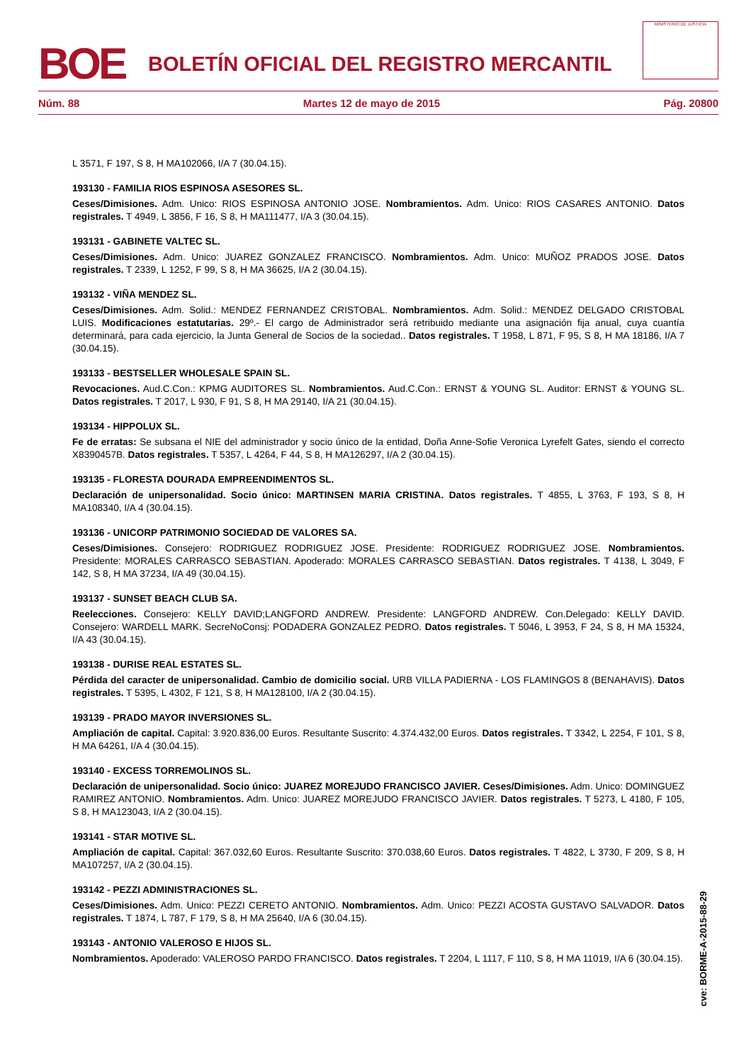BOE
BOLETÍN OFICIAL DEL REGISTRO MERCANTIL
MINISTERIO DE JUSTICIA
Núm. 88 Martes 12 de mayo de 2015 Pág. 20800
L 3571, F 197, S 8, H MA102066, I/A 7 (30.04.15).
193130 - FAMILIA RIOS ESPINOSA ASESORES SL.
Ceses/Dimisiones. Adm. Unico: RIOS ESPINOSA ANTONIO JOSE. Nombramientos. Adm. Unico: RIOS CASARES ANTONIO. Datos registrales. T 4949, L 3856, F 16, S 8, H MA111477, I/A 3 (30.04.15).
193131 - GABINETE VALTEC SL.
Ceses/Dimisiones. Adm. Unico: JUAREZ GONZALEZ FRANCISCO. Nombramientos. Adm. Unico: MUÑOZ PRADOS JOSE. Datos registrales. T 2339, L 1252, F 99, S 8, H MA 36625, I/A 2 (30.04.15).
193132 - VIÑA MENDEZ SL.
Ceses/Dimisiones. Adm. Solid.: MENDEZ FERNANDEZ CRISTOBAL. Nombramientos. Adm. Solid.: MENDEZ DELGADO CRISTOBAL LUIS. Modificaciones estatutarias. 29º.- El cargo de Administrador será retribuido mediante una asignación fija anual, cuya cuantía determinará, para cada ejercicio, la Junta General de Socios de la sociedad.. Datos registrales. T 1958, L 871, F 95, S 8, H MA 18186, I/A 7 (30.04.15).
193133 - BESTSELLER WHOLESALE SPAIN SL.
Revocaciones. Aud.C.Con.: KPMG AUDITORES SL. Nombramientos. Aud.C.Con.: ERNST & YOUNG SL. Auditor: ERNST & YOUNG SL. Datos registrales. T 2017, L 930, F 91, S 8, H MA 29140, I/A 21 (30.04.15).
193134 - HIPPOLUX SL.
Fe de erratas: Se subsana el NIE del administrador y socio único de la entidad, Doña Anne-Sofie Veronica Lyrefelt Gates, siendo el correcto X8390457B. Datos registrales. T 5357, L 4264, F 44, S 8, H MA126297, I/A 2 (30.04.15).
193135 - FLORESTA DOURADA EMPREENDIMENTOS SL.
Declaración de unipersonalidad. Socio único: MARTINSEN MARIA CRISTINA. Datos registrales. T 4855, L 3763, F 193, S 8, H MA108340, I/A 4 (30.04.15).
193136 - UNICORP PATRIMONIO SOCIEDAD DE VALORES SA.
Ceses/Dimisiones. Consejero: RODRIGUEZ RODRIGUEZ JOSE. Presidente: RODRIGUEZ RODRIGUEZ JOSE. Nombramientos. Presidente: MORALES CARRASCO SEBASTIAN. Apoderado: MORALES CARRASCO SEBASTIAN. Datos registrales. T 4138, L 3049, F 142, S 8, H MA 37234, I/A 49 (30.04.15).
193137 - SUNSET BEACH CLUB SA.
Reelecciones. Consejero: KELLY DAVID;LANGFORD ANDREW. Presidente: LANGFORD ANDREW. Con.Delegado: KELLY DAVID. Consejero: WARDELL MARK. SecreNoConsj: PODADERA GONZALEZ PEDRO. Datos registrales. T 5046, L 3953, F 24, S 8, H MA 15324, I/A 43 (30.04.15).
193138 - DURISE REAL ESTATES SL.
Pérdida del caracter de unipersonalidad. Cambio de domicilio social. URB VILLA PADIERNA - LOS FLAMINGOS 8 (BENAHAVIS). Datos registrales. T 5395, L 4302, F 121, S 8, H MA128100, I/A 2 (30.04.15).
193139 - PRADO MAYOR INVERSIONES SL.
Ampliación de capital. Capital: 3.920.836,00 Euros. Resultante Suscrito: 4.374.432,00 Euros. Datos registrales. T 3342, L 2254, F 101, S 8, H MA 64261, I/A 4 (30.04.15).
193140 - EXCESS TORREMOLINOS SL.
Declaración de unipersonalidad. Socio único: JUAREZ MOREJUDO FRANCISCO JAVIER. Ceses/Dimisiones. Adm. Unico: DOMINGUEZ RAMIREZ ANTONIO. Nombramientos. Adm. Unico: JUAREZ MOREJUDO FRANCISCO JAVIER. Datos registrales. T 5273, L 4180, F 105, S 8, H MA123043, I/A 2 (30.04.15).
193141 - STAR MOTIVE SL.
Ampliación de capital. Capital: 367.032,60 Euros. Resultante Suscrito: 370.038,60 Euros. Datos registrales. T 4822, L 3730, F 209, S 8, H MA107257, I/A 2 (30.04.15).
193142 - PEZZI ADMINISTRACIONES SL.
Ceses/Dimisiones. Adm. Unico: PEZZI CERETO ANTONIO. Nombramientos. Adm. Unico: PEZZI ACOSTA GUSTAVO SALVADOR. Datos registrales. T 1874, L 787, F 179, S 8, H MA 25640, I/A 6 (30.04.15).
193143 - ANTONIO VALEROSO E HIJOS SL.
Nombramientos. Apoderado: VALEROSO PARDO FRANCISCO. Datos registrales. T 2204, L 1117, F 110, S 8, H MA 11019, I/A 6 (30.04.15).
cve: BORME-A-2015-88-29